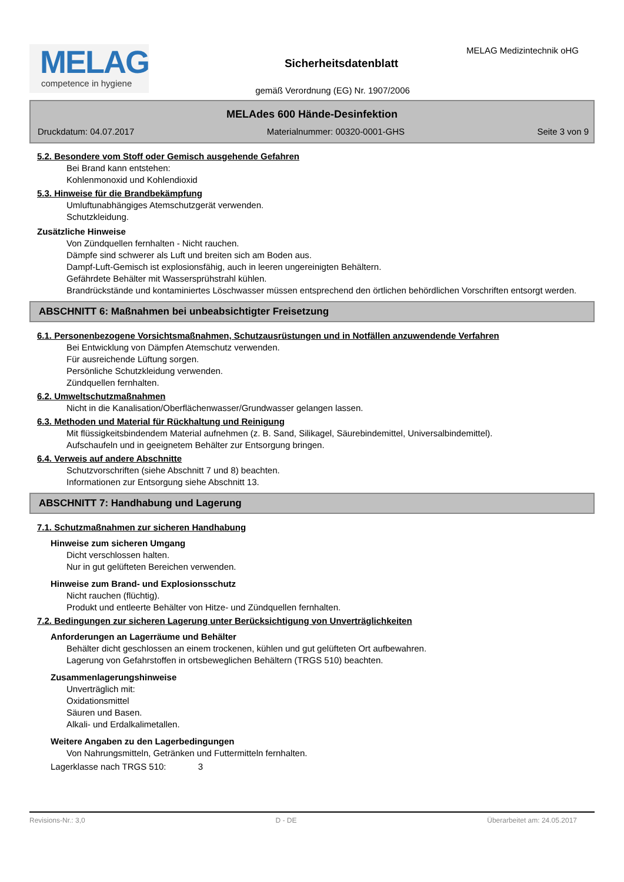MELAG
competence in hygiene
MELAG Medizintechnik oHG
Sicherheitsdatenblatt
gemäß Verordnung (EG) Nr. 1907/2006
MELAdes 600 Hände-Desinfektion
Druckdatum: 04.07.2017 Materialnummer: 00320-0001-GHS Seite 3 von 9
5.2. Besondere vom Stoff oder Gemisch ausgehende Gefahren
Bei Brand kann entstehen:
Kohlenmonoxid und Kohlendioxid
5.3. Hinweise für die Brandbekämpfung
Umluftunabhängiges Atemschutzgerät verwenden.
Schutzkleidung.
Zusätzliche Hinweise
Von Zündquellen fernhalten - Nicht rauchen.
Dämpfe sind schwerer als Luft und breiten sich am Boden aus.
Dampf-Luft-Gemisch ist explosionsfähig, auch in leeren ungereinigten Behältern.
Gefährdete Behälter mit Wassersprühstrahl kühlen.
Brandrückstände und kontaminiertes Löschwasser müssen entsprechend den örtlichen behördlichen Vorschriften entsorgt werden.
ABSCHNITT 6: Maßnahmen bei unbeabsichtigter Freisetzung
6.1. Personenbezogene Vorsichtsmaßnahmen, Schutzausrüstungen und in Notfällen anzuwendende Verfahren
Bei Entwicklung von Dämpfen Atemschutz verwenden.
Für ausreichende Lüftung sorgen.
Persönliche Schutzkleidung verwenden.
Zündquellen fernhalten.
6.2. Umweltschutzmaßnahmen
Nicht in die Kanalisation/Oberflächenwasser/Grundwasser gelangen lassen.
6.3. Methoden und Material für Rückhaltung und Reinigung
Mit flüssigkeitsbindendem Material aufnehmen (z. B. Sand, Silikagel, Säurebindemittel, Universalbindemittel).
Aufschaufeln und in geeignetem Behälter zur Entsorgung bringen.
6.4. Verweis auf andere Abschnitte
Schutzvorschriften (siehe Abschnitt 7 und 8) beachten.
Informationen zur Entsorgung siehe Abschnitt 13.
ABSCHNITT 7: Handhabung und Lagerung
7.1. Schutzmaßnahmen zur sicheren Handhabung
Hinweise zum sicheren Umgang
Dicht verschlossen halten.
Nur in gut gelüfteten Bereichen verwenden.
Hinweise zum Brand- und Explosionsschutz
Nicht rauchen (flüchtig).
Produkt und entleerte Behälter von Hitze- und Zündquellen fernhalten.
7.2. Bedingungen zur sicheren Lagerung unter Berücksichtigung von Unverträglichkeiten
Anforderungen an Lagerräume und Behälter
Behälter dicht geschlossen an einem trockenen, kühlen und gut gelüfteten Ort aufbewahren.
Lagerung von Gefahrstoffen in ortsbeweglichen Behältern (TRGS 510) beachten.
Zusammenlagerungshinweise
Unverträglich mit:
Oxidationsmittel
Säuren und Basen.
Alkali- und Erdalkalimetallen.
Weitere Angaben zu den Lagerbedingungen
Von Nahrungsmitteln, Getränken und Futtermitteln fernhalten.
Lagerklasse nach TRGS 510: 3
Revisions-Nr.: 3,0 D - DE Überarbeitet am: 24.05.2017